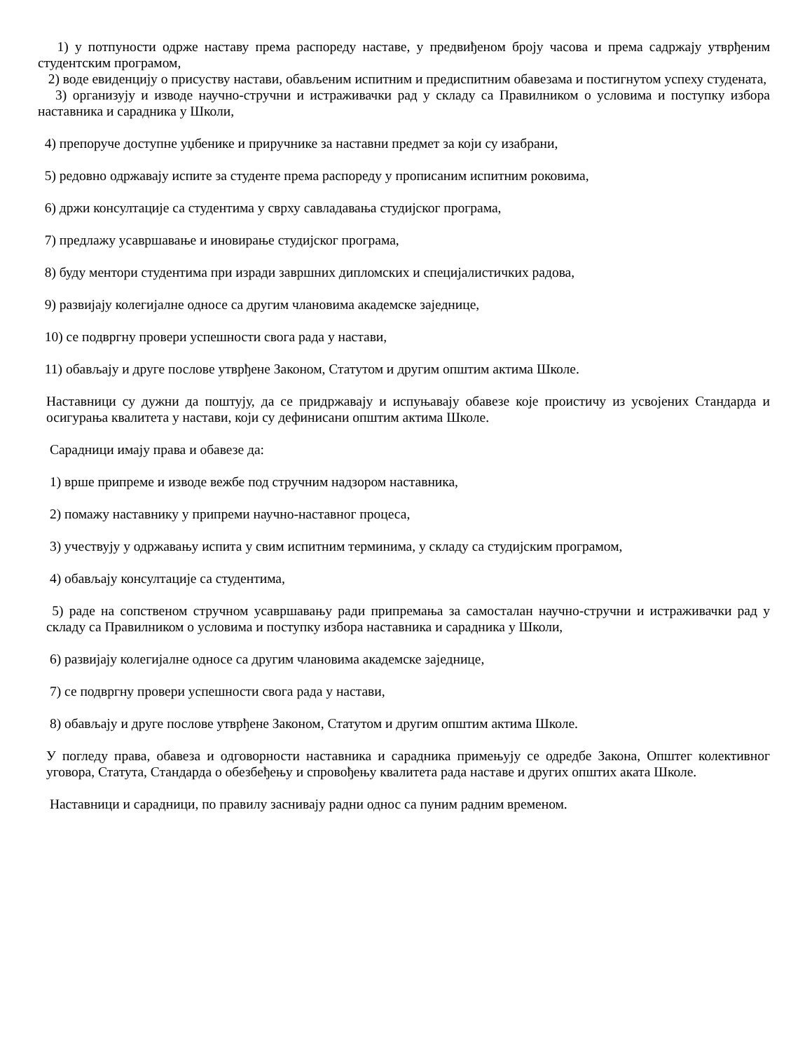1) у потпуности одрже наставу према распореду наставе, у предвиђеном броју часова и према садржају утврђеним студентским програмом,
2) воде евиденцију о присуству настави, обављеним испитним и предиспитним обавезама и постигнутом успеху студената,
3) организују и изводе научно-стручни и истраживачки рад у складу са Правилником о условима и поступку избора наставника и сарадника у Школи,
4) препоруче доступне уџбенике и приручнике за наставни предмет за који су изабрани,
5) редовно одржавају испите за студенте према распореду у прописаним испитним роковима,
6) држи консултације са студентима у сврху савладавања студијског програма,
7) предлажу усавршавање и иновирање студијског програма,
8) буду ментори студентима при изради завршних дипломских и специјалистичких радова,
9) развијају колегијалне односе са другим члановима академске заједнице,
10) се подвргну провери успешности свога рада у настави,
11) обављају и друге послове утврђене Законом, Статутом и другим општим актима Школе.
Наставници су дужни да поштују, да се придржавају и испуњавају обавезе које проистичу из усвојених Стандарда и осигурања квалитета у настави, који су дефинисани општим актима Школе.
Сарадници имају права и обавезе да:
1) врше припреме и изводе вежбе под стручним надзором наставника,
2) помажу наставнику у припреми научно-наставног процеса,
3) учествују у одржавању испита у свим испитним терминима, у складу са студијским програмом,
4) обављају консултације са студентима,
5) раде на сопственом стручном усавршавању ради припремања за самосталан научно-стручни и истраживачки рад у складу са Правилником о условима и поступку избора наставника и сарадника у Школи,
6) развијају колегијалне односе са другим члановима академске заједнице,
7) се подвргну провери успешности свога рада у настави,
8) обављају и друге послове утврђене Законом, Статутом и другим општим актима Школе.
У погледу права, обавеза и одговорности наставника и сарадника примењују се одредбе Закона, Општег колективног уговора, Статута, Стандарда о обезбеђењу и спровођењу квалитета рада наставе и других општих аката Школе.
Наставници и сарадници, по правилу заснивају радни однос са пуним радним временом.